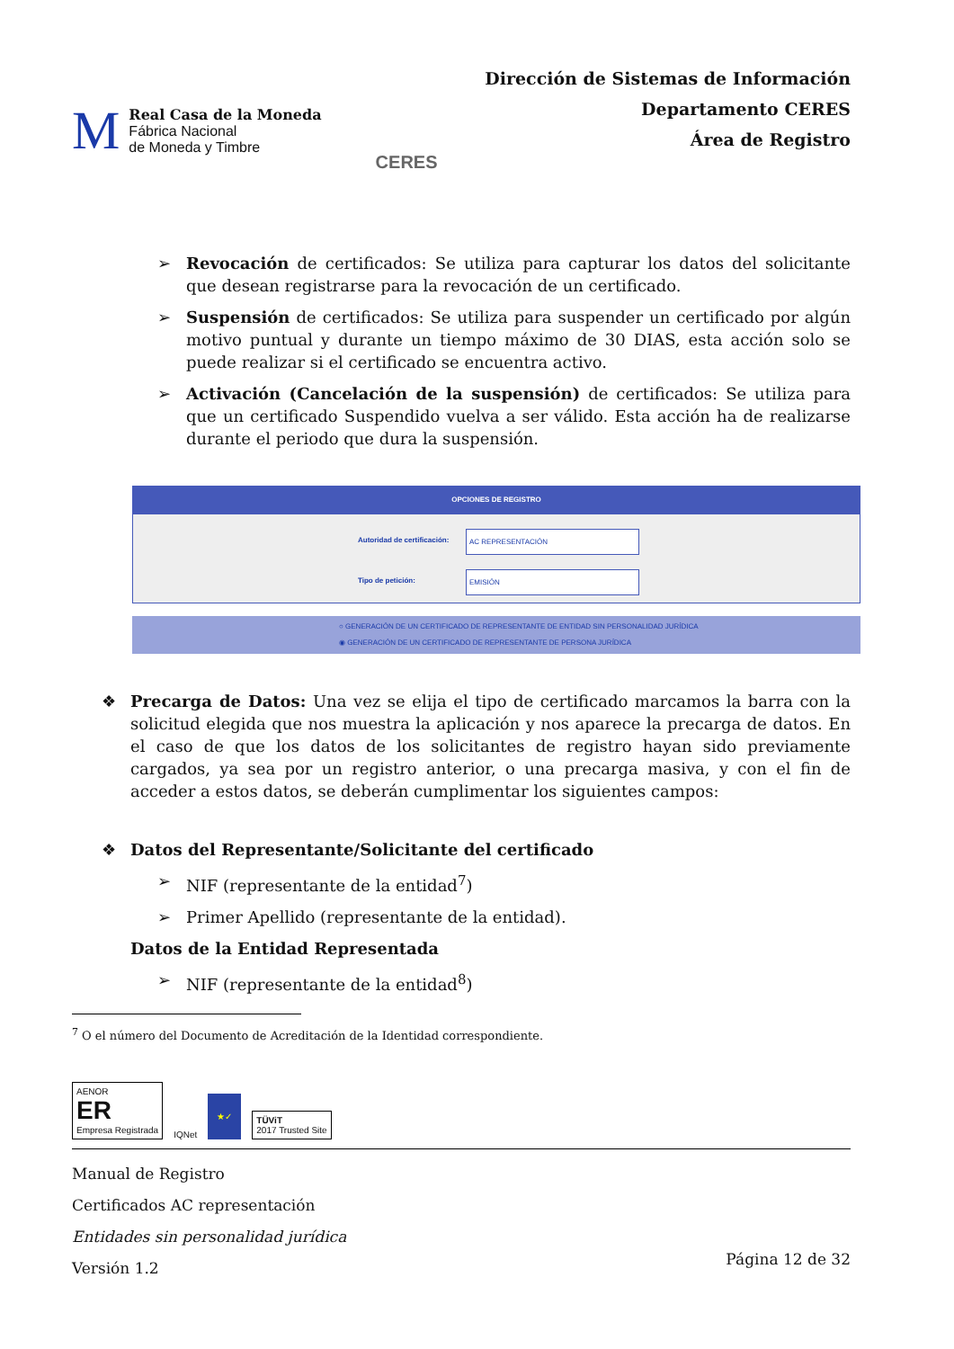M
Real Casa de la Moneda
Fábrica Nacional
de Moneda y Timbre
CERES
Dirección de Sistemas de Información
Departamento CERES
Área de Registro
➢ Revocación de certificados: Se utiliza para capturar los datos del solicitante que desean registrarse para la revocación de un certificado.
➢ Suspensión de certificados: Se utiliza para suspender un certificado por algún motivo puntual y durante un tiempo máximo de 30 DIAS, esta acción solo se puede realizar si el certificado se encuentra activo.
➢ Activación (Cancelación de la suspensión) de certificados: Se utiliza para que un certificado Suspendido vuelva a ser válido. Esta acción ha de realizarse durante el periodo que dura la suspensión.
OPCIONES DE REGISTRO
Autoridad de certificación: AC REPRESENTACIÓN
Tipo de petición: EMISIÓN
○ GENERACIÓN DE UN CERTIFICADO DE REPRESENTANTE DE ENTIDAD SIN PERSONALIDAD JURÍDICA
◉ GENERACIÓN DE UN CERTIFICADO DE REPRESENTANTE DE PERSONA JURÍDICA
❖ Precarga de Datos: Una vez se elija el tipo de certificado marcamos la barra con la solicitud elegida que nos muestra la aplicación y nos aparece la precarga de datos. En el caso de que los datos de los solicitantes de registro hayan sido previamente cargados, ya sea por un registro anterior, o una precarga masiva, y con el fin de acceder a estos datos, se deberán cumplimentar los siguientes campos:
❖ Datos del Representante/Solicitante del certificado
➢ NIF (representante de la entidad<sup>7</sup>)
➢ Primer Apellido (representante de la entidad).
Datos de la Entidad Representada
➢ NIF (representante de la entidad<sup>8</sup>)
<sup>7</sup> O el número del Documento de Acreditación de la Identidad correspondiente.
AENOR
ER
Empresa Registrada
IQNet
★✓
TÜViT
2017 Trusted Site
Manual de Registro
Certificados AC representación
Entidades sin personalidad jurídica
Versión 1.2
Página 12 de 32